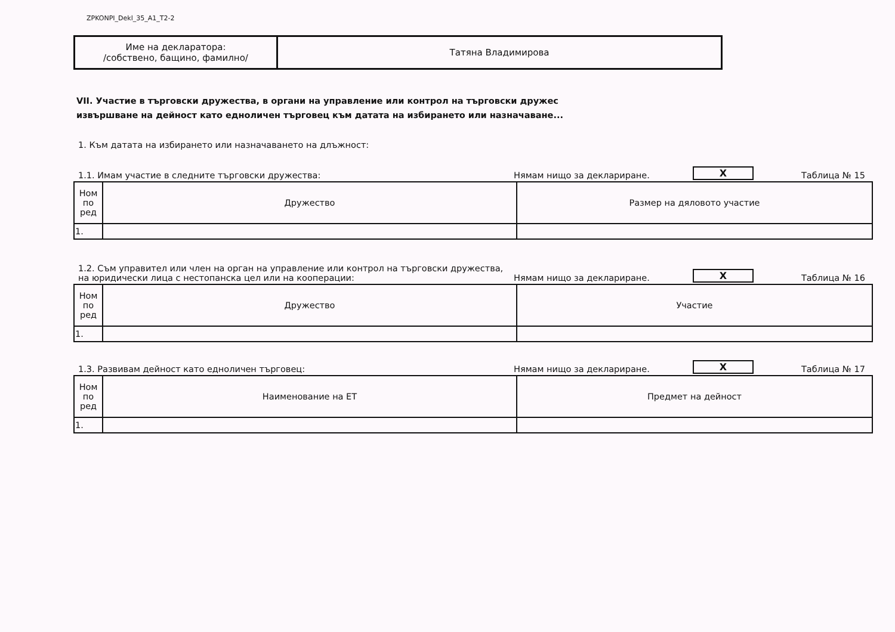ZPKONPI_Dekl_35_A1_T2-2
| Име на декларатора: /собствено, бащино, фамилно/ | Татяна Владимирова |
VII. Участие в търговски дружества, в органи на управление или контрол на търговски дружес
извършване на дейност като едноличен търговец към датата на избирането или назначаване...
1. Към датата на избирането или назначаването на длъжност:
1.1. Имам участие в следните търговски дружества: Нямам нищо за деклариране. X Таблица № 15
| Ном по ред | Дружество | Размер на дяловото участие |
| --- | --- | --- |
| 1. | | |
1.2. Съм управител или член на орган на управление или контрол на търговски дружества,
на юридически лица с нестопанска цел или на кооперации: Нямам нищо за деклариране. X Таблица № 16
| Ном по ред | Дружество | Участие |
| --- | --- | --- |
| 1. | | |
1.3. Развивам дейност като едноличен търговец: Нямам нищо за деклариране. X Таблица № 17
| Ном по ред | Наименование на ЕТ | Предмет на дейност |
| --- | --- | --- |
| 1. | | |